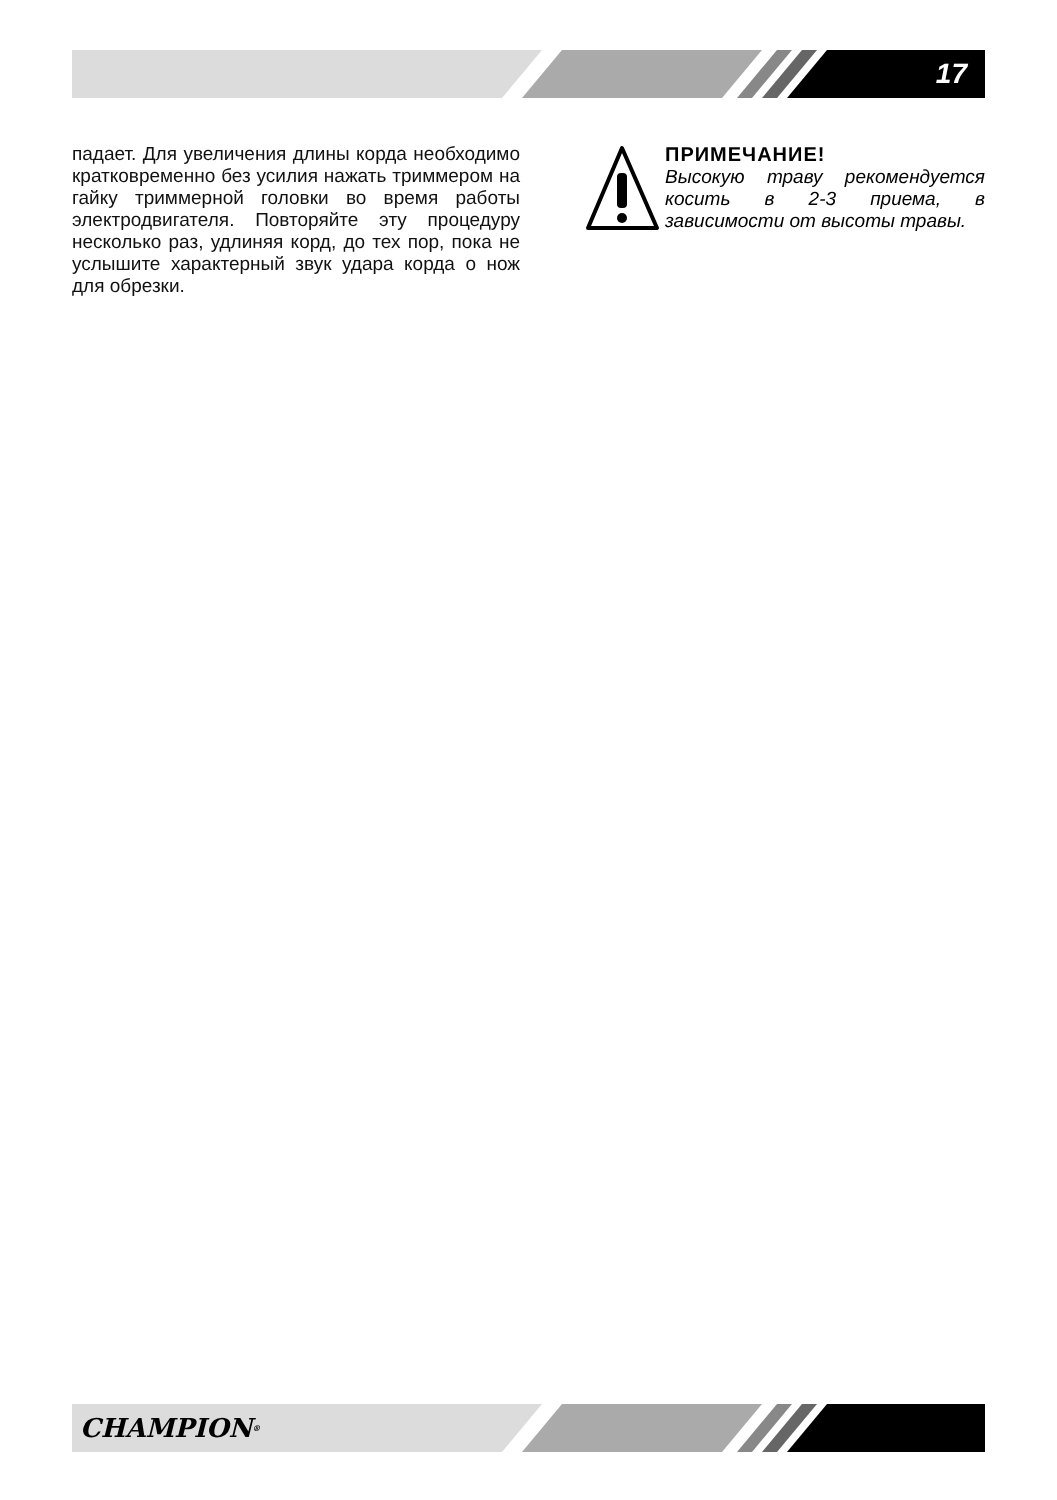17
падает. Для увеличения длины корда необходимо кратковременно без усилия нажать триммером на гайку триммерной головки во время работы электродвигателя. Повторяйте эту процедуру несколько раз, удлиняя корд, до тех пор, пока не услышите характерный звук удара корда о нож для обрезки.
ПРИМЕЧАНИЕ!
Высокую траву рекомендуется косить в 2-3 приема, в зависимости от высоты травы.
CHAMPION<sup>®</sup>